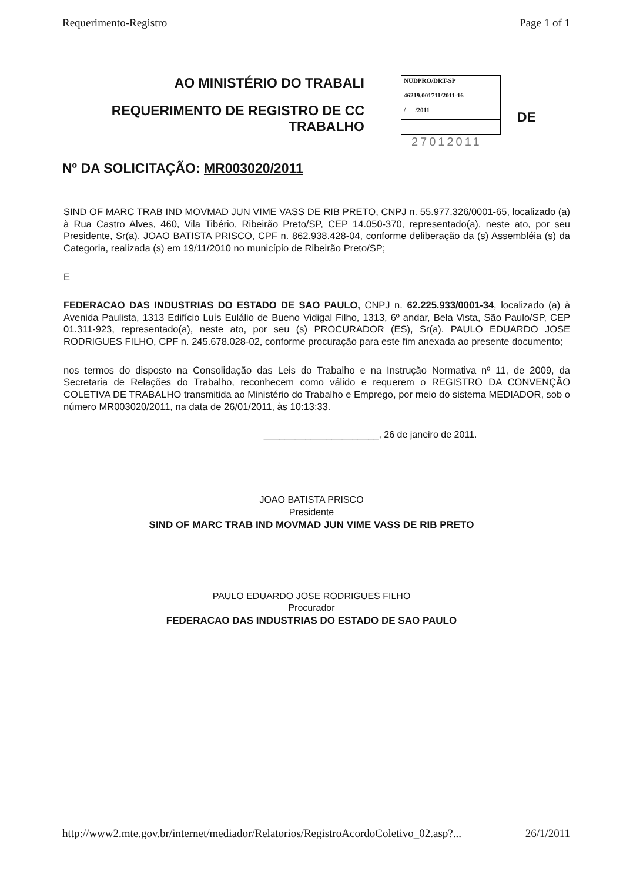Requerimento-Registro Page 1 of 1
AO MINISTÉRIO DO TRABALI
REQUERIMENTO DE REGISTRO DE CC
TRABALHO
NUDPRO/DRT-SP
46219.001711/2011-16
/ /2011
27012011
DE
Nº DA SOLICITAÇÃO: MR003020/2011
SIND OF MARC TRAB IND MOVMAD JUN VIME VASS DE RIB PRETO, CNPJ n. 55.977.326/0001-65, localizado (a) à Rua Castro Alves, 460, Vila Tibério, Ribeirão Preto/SP, CEP 14.050-370, representado(a), neste ato, por seu Presidente, Sr(a). JOAO BATISTA PRISCO, CPF n. 862.938.428-04, conforme deliberação da (s) Assembléia (s) da Categoria, realizada (s) em 19/11/2010 no município de Ribeirão Preto/SP;
E
FEDERACAO DAS INDUSTRIAS DO ESTADO DE SAO PAULO, CNPJ n. 62.225.933/0001-34, localizado (a) à Avenida Paulista, 1313 Edifício Luís Eulálio de Bueno Vidigal Filho, 1313, 6º andar, Bela Vista, São Paulo/SP, CEP 01.311-923, representado(a), neste ato, por seu (s) PROCURADOR (ES), Sr(a). PAULO EDUARDO JOSE RODRIGUES FILHO, CPF n. 245.678.028-02, conforme procuração para este fim anexada ao presente documento;
nos termos do disposto na Consolidação das Leis do Trabalho e na Instrução Normativa nº 11, de 2009, da Secretaria de Relações do Trabalho, reconhecem como válido e requerem o REGISTRO DA CONVENÇÃO COLETIVA DE TRABALHO transmitida ao Ministério do Trabalho e Emprego, por meio do sistema MEDIADOR, sob o número MR003020/2011, na data de 26/01/2011, às 10:13:33.
______________________, 26 de janeiro de 2011.
JOAO BATISTA PRISCO
Presidente
SIND OF MARC TRAB IND MOVMAD JUN VIME VASS DE RIB PRETO
PAULO EDUARDO JOSE RODRIGUES FILHO
Procurador
FEDERACAO DAS INDUSTRIAS DO ESTADO DE SAO PAULO
http://www2.mte.gov.br/internet/mediador/Relatorios/RegistroAcordoColetivo_02.asp?... 26/1/2011